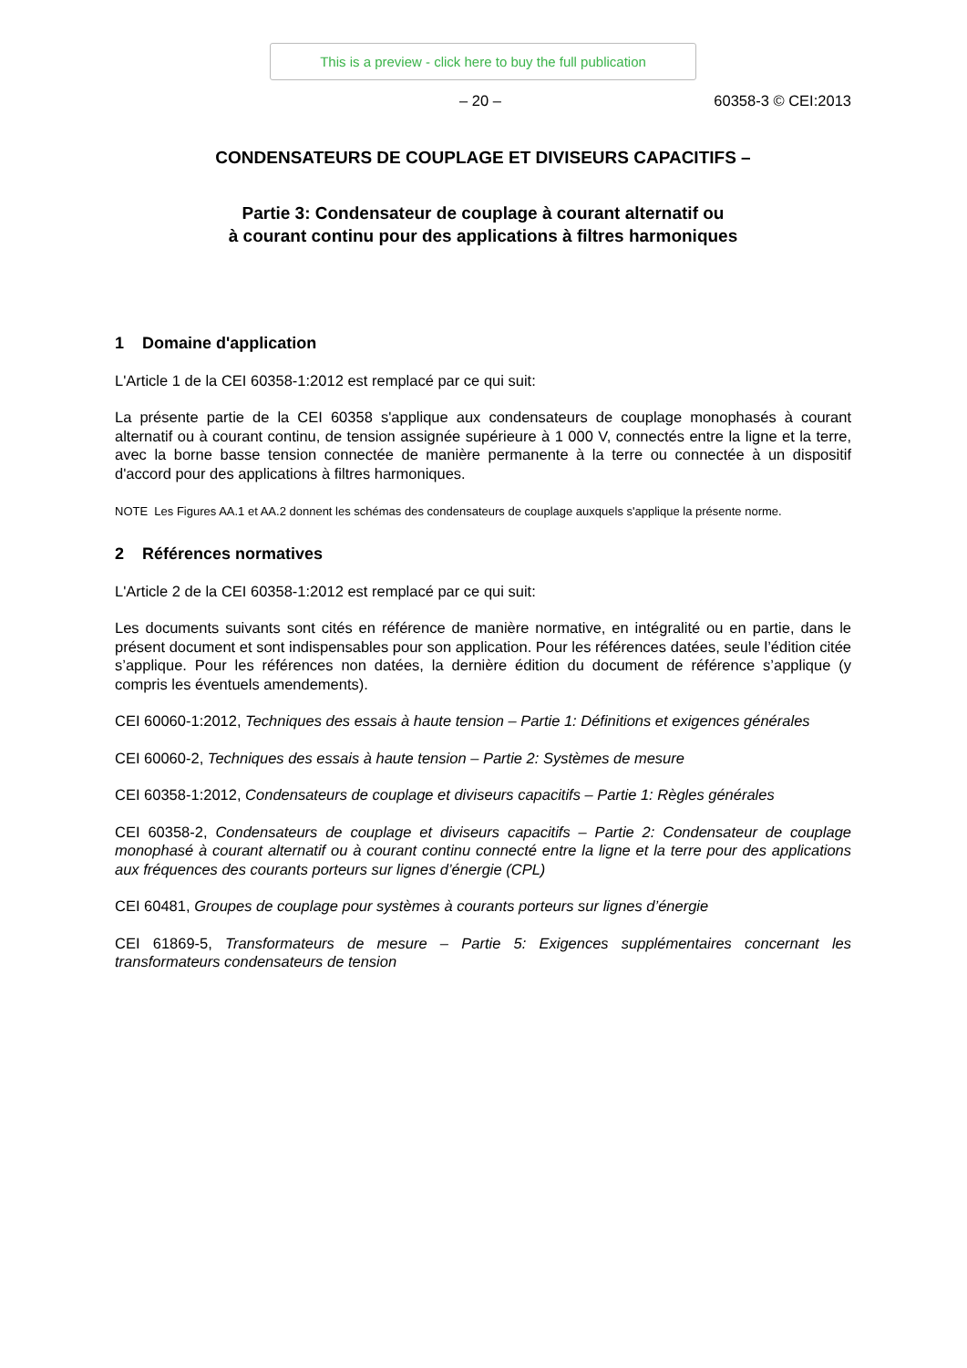This is a preview - click here to buy the full publication
– 20 – 60358-3 © CEI:2013
CONDENSATEURS DE COUPLAGE ET DIVISEURS CAPACITIFS –
Partie 3: Condensateur de couplage à courant alternatif ou
à courant continu pour des applications à filtres harmoniques
1 Domaine d'application
L'Article 1 de la CEI 60358-1:2012 est remplacé par ce qui suit:
La présente partie de la CEI 60358 s'applique aux condensateurs de couplage monophasés à courant alternatif ou à courant continu, de tension assignée supérieure à 1 000 V, connectés entre la ligne et la terre, avec la borne basse tension connectée de manière permanente à la terre ou connectée à un dispositif d'accord pour des applications à filtres harmoniques.
NOTE Les Figures AA.1 et AA.2 donnent les schémas des condensateurs de couplage auxquels s'applique la présente norme.
2 Références normatives
L'Article 2 de la CEI 60358-1:2012 est remplacé par ce qui suit:
Les documents suivants sont cités en référence de manière normative, en intégralité ou en partie, dans le présent document et sont indispensables pour son application. Pour les références datées, seule l’édition citée s’applique. Pour les références non datées, la dernière édition du document de référence s’applique (y compris les éventuels amendements).
CEI 60060-1:2012, Techniques des essais à haute tension – Partie 1: Définitions et exigences générales
CEI 60060-2, Techniques des essais à haute tension – Partie 2: Systèmes de mesure
CEI 60358-1:2012, Condensateurs de couplage et diviseurs capacitifs – Partie 1: Règles générales
CEI 60358-2, Condensateurs de couplage et diviseurs capacitifs – Partie 2: Condensateur de couplage monophasé à courant alternatif ou à courant continu connecté entre la ligne et la terre pour des applications aux fréquences des courants porteurs sur lignes d’énergie (CPL)
CEI 60481, Groupes de couplage pour systèmes à courants porteurs sur lignes d’énergie
CEI 61869-5, Transformateurs de mesure – Partie 5: Exigences supplémentaires concernant les transformateurs condensateurs de tension